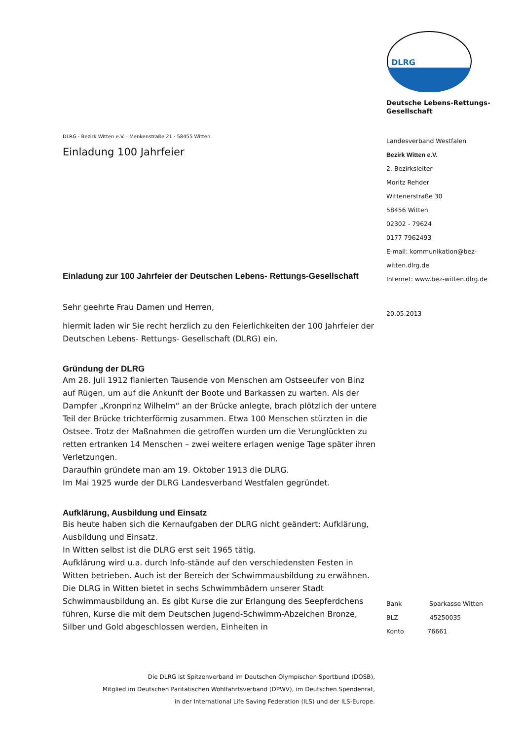DLRG · Bezirk Witten e.V. · Menkenstraße 21 · 58455 Witten
Einladung 100 Jahrfeier
Einladung zur 100 Jahrfeier der Deutschen Lebens- Rettungs-Gesellschaft
Sehr geehrte Frau Damen und Herren,
hiermit laden wir Sie recht herzlich zu den Feierlichkeiten der 100 Jahrfeier der Deutschen Lebens- Rettungs- Gesellschaft (DLRG) ein.
Gründung der DLRG
Am 28. Juli 1912 flanierten Tausende von Menschen am Ostseeufer von Binz auf Rügen, um auf die Ankunft der Boote und Barkassen zu warten. Als der Dampfer „Kronprinz Wilhelm“ an der Brücke anlegte, brach plötzlich der untere Teil der Brücke trichterförmig zusammen. Etwa 100 Menschen stürzten in die Ostsee. Trotz der Maßnahmen die getroffen wurden um die Verunglückten zu retten ertranken 14 Menschen – zwei weitere erlagen wenige Tage später ihren Verletzungen.
Daraufhin gründete man am 19. Oktober 1913 die DLRG.
Im Mai 1925 wurde der DLRG Landesverband Westfalen gegründet.
Aufklärung, Ausbildung und Einsatz
Bis heute haben sich die Kernaufgaben der DLRG nicht geändert: Aufklärung, Ausbildung und Einsatz.
In Witten selbst ist die DLRG erst seit 1965 tätig.
Aufklärung wird u.a. durch Info-stände auf den verschiedensten Festen in Witten betrieben. Auch ist der Bereich der Schwimmausbildung zu erwähnen. Die DLRG in Witten bietet in sechs Schwimmbädern unserer Stadt Schwimmausbildung an. Es gibt Kurse die zur Erlangung des Seepferdchens führen, Kurse die mit dem Deutschen Jugend-Schwimm-Abzeichen Bronze, Silber und Gold abgeschlossen werden, Einheiten in
DLRG
Deutsche Lebens-Rettungs-Gesellschaft
Landesverband Westfalen
Bezirk Witten e.V.
2. Bezirksleiter
Moritz Rehder
Wittenerstraße 30
58456 Witten
02302 - 79624
0177 7962493
E-mail: kommunikation@bez-witten.dlrg.de
Internet: www.bez-witten.dlrg.de
20.05.2013
Bank Sparkasse Witten
BLZ 45250035
Konto 76661
Die DLRG ist Spitzenverband im Deutschen Olympischen Sportbund (DOSB),
Mitglied im Deutschen Paritätischen Wohlfahrtsverband (DPWV), im Deutschen Spendenrat,
in der International Life Saving Federation (ILS) und der ILS-Europe.